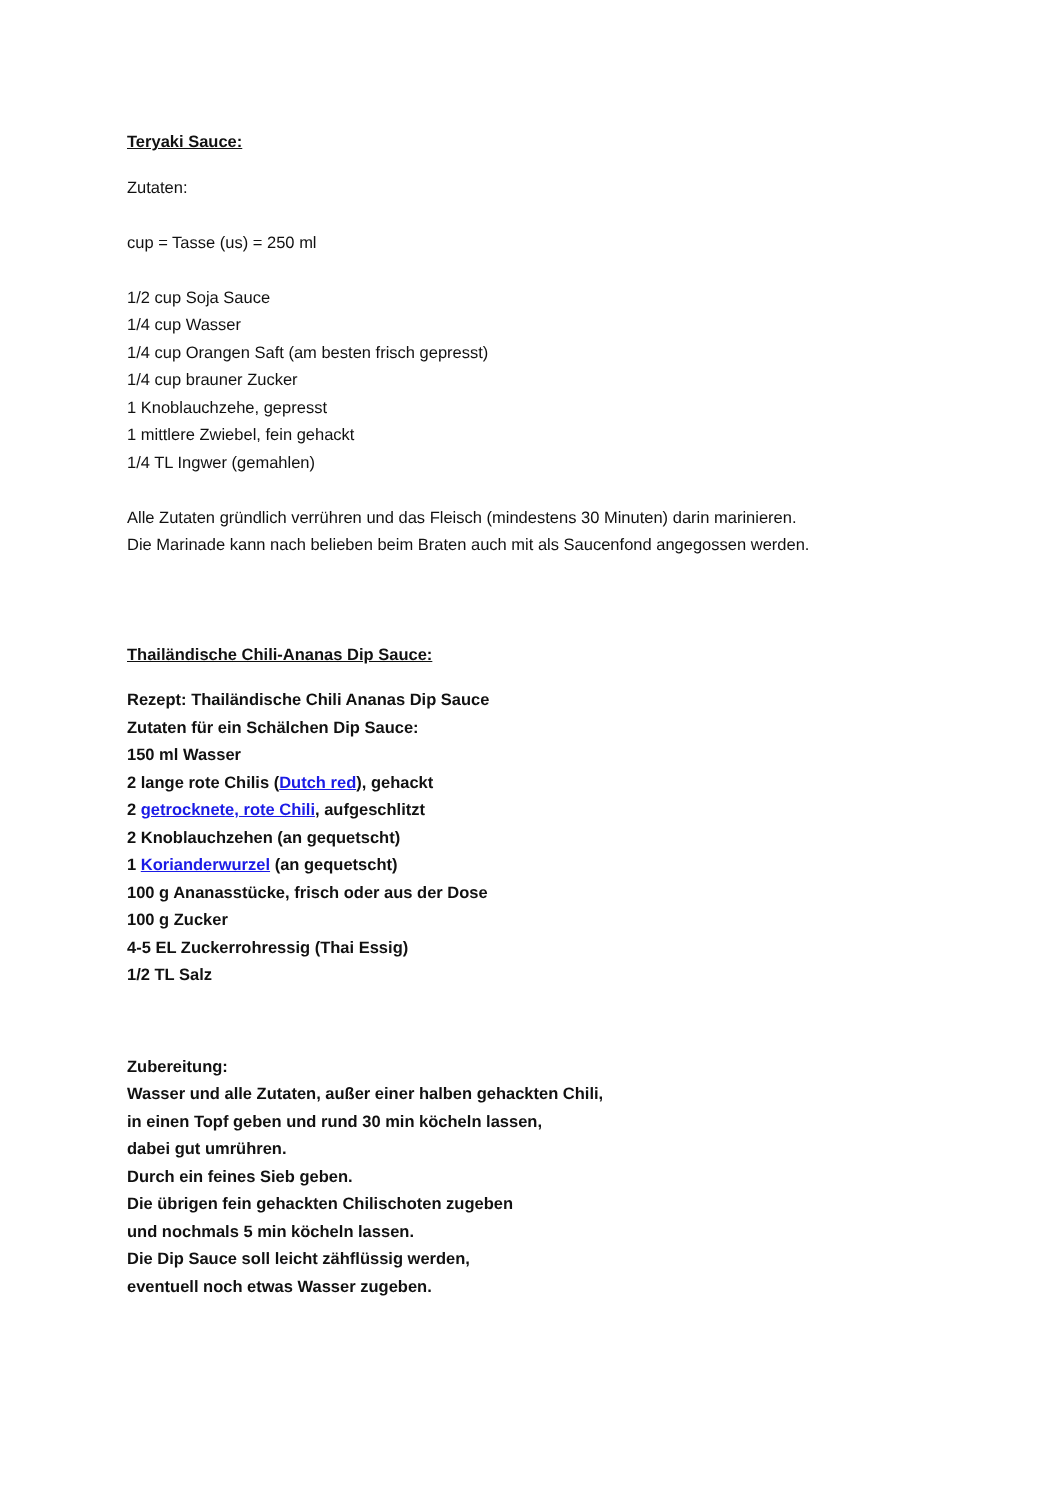Teryaki Sauce:
Zutaten:
cup = Tasse (us) = 250 ml
1/2 cup Soja Sauce
1/4 cup Wasser
1/4 cup Orangen Saft (am besten frisch gepresst)
1/4 cup brauner Zucker
1 Knoblauchzehe, gepresst
1 mittlere Zwiebel, fein gehackt
1/4 TL Ingwer (gemahlen)
Alle Zutaten gründlich verrühren und das Fleisch (mindestens 30 Minuten) darin marinieren.
Die Marinade kann nach belieben beim Braten auch mit als Saucenfond angegossen werden.
Thailändische Chili-Ananas Dip Sauce:
Rezept: Thailändische Chili Ananas Dip Sauce
Zutaten für ein Schälchen Dip Sauce:
150 ml Wasser
2 lange rote Chilis (Dutch red), gehackt
2 getrocknete, rote Chili, aufgeschlitzt
2 Knoblauchzehen (an gequetscht)
1 Korianderwurzel (an gequetscht)
100 g Ananasstücke, frisch oder aus der Dose
100 g Zucker
4-5 EL Zuckerrohressig (Thai Essig)
1/2 TL Salz
Zubereitung:
Wasser und alle Zutaten, außer einer halben gehackten Chili,
in einen Topf geben und rund 30 min köcheln lassen,
dabei gut umrühren.
Durch ein feines Sieb geben.
Die übrigen fein gehackten Chilischoten zugeben
und nochmals 5 min köcheln lassen.
Die Dip Sauce soll leicht zähflüssig werden,
eventuell noch etwas Wasser zugeben.